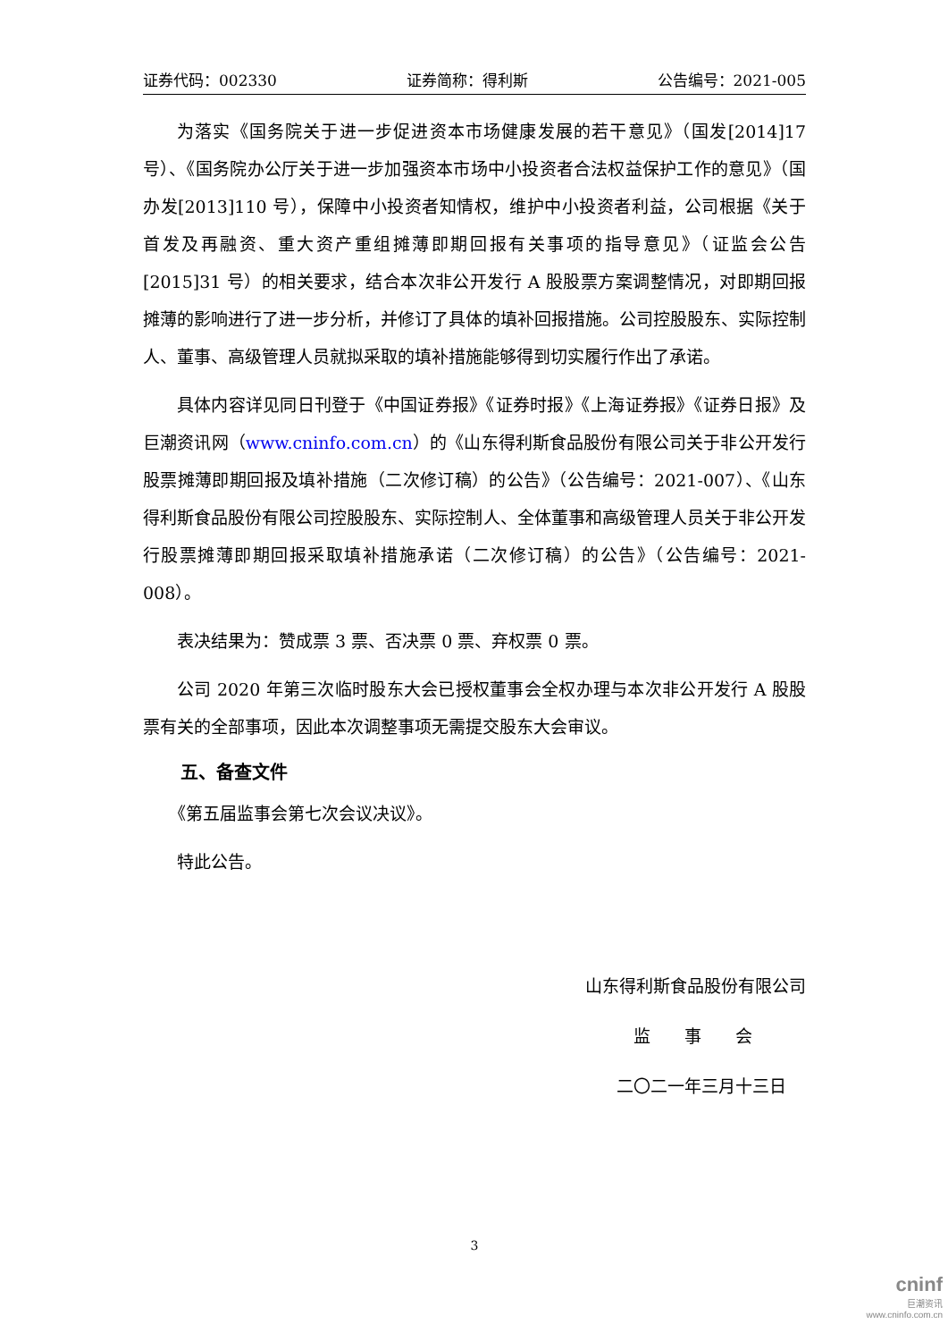证券代码：002330 证券简称：得利斯 公告编号：2021-005
为落实《国务院关于进一步促进资本市场健康发展的若干意见》（国发[2014]17 号）、《国务院办公厅关于进一步加强资本市场中小投资者合法权益保护工作的意见》（国办发[2013]110 号），保障中小投资者知情权，维护中小投资者利益，公司根据《关于首发及再融资、重大资产重组摊薄即期回报有关事项的指导意见》（证监会公告[2015]31 号）的相关要求，结合本次非公开发行 A 股股票方案调整情况，对即期回报摊薄的影响进行了进一步分析，并修订了具体的填补回报措施。公司控股股东、实际控制人、董事、高级管理人员就拟采取的填补措施能够得到切实履行作出了承诺。
具体内容详见同日刊登于《中国证券报》《证券时报》《上海证券报》《证券日报》及巨潮资讯网（www.cninfo.com.cn）的《山东得利斯食品股份有限公司关于非公开发行股票摊薄即期回报及填补措施（二次修订稿）的公告》（公告编号：2021-007）、《山东得利斯食品股份有限公司控股股东、实际控制人、全体董事和高级管理人员关于非公开发行股票摊薄即期回报采取填补措施承诺（二次修订稿）的公告》（公告编号：2021-008）。
表决结果为：赞成票 3 票、否决票 0 票、弃权票 0 票。
公司 2020 年第三次临时股东大会已授权董事会全权办理与本次非公开发行 A 股股票有关的全部事项，因此本次调整事项无需提交股东大会审议。
五、备查文件
《第五届监事会第七次会议决议》。
特此公告。
山东得利斯食品股份有限公司
监　　事　　会
二〇二一年三月十三日
3
cninf
巨潮资讯
www.cninfo.com.cn